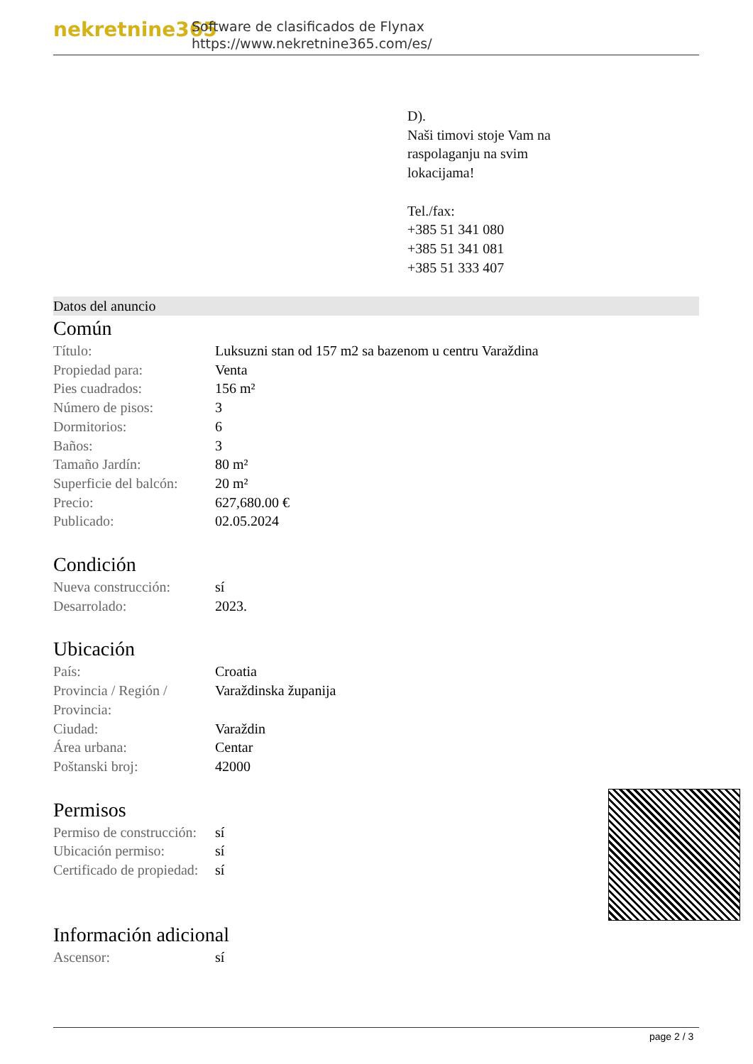nekretnine365
Software de clasificados de Flynax
https://www.nekretnine365.com/es/
D).
Naši timovi stoje Vam na
raspolaganju na svim
lokacijama!
Tel./fax:
+385 51 341 080
+385 51 341 081
+385 51 333 407
Datos del anuncio
Común
| Título: | Luksuzni stan od 157 m2 sa bazenom u centru Varaždina |
| Propiedad para: | Venta |
| Pies cuadrados: | 156 m² |
| Número de pisos: | 3 |
| Dormitorios: | 6 |
| Baños: | 3 |
| Tamaño Jardín: | 80 m² |
| Superficie del balcón: | 20 m² |
| Precio: | 627,680.00 € |
| Publicado: | 02.05.2024 |
Condición
| Nueva construcción: | sí |
| Desarrolado: | 2023. |
Ubicación
| País: | Croatia |
| Provincia / Región / Provincia: | Varaždinska županija |
| Ciudad: | Varaždin |
| Área urbana: | Centar |
| Poštanski broj: | 42000 |
Permisos
| Permiso de construcción: | sí |
| Ubicación permiso: | sí |
| Certificado de propiedad: | sí |
Información adicional
| Ascensor: | sí |
page 2 / 3